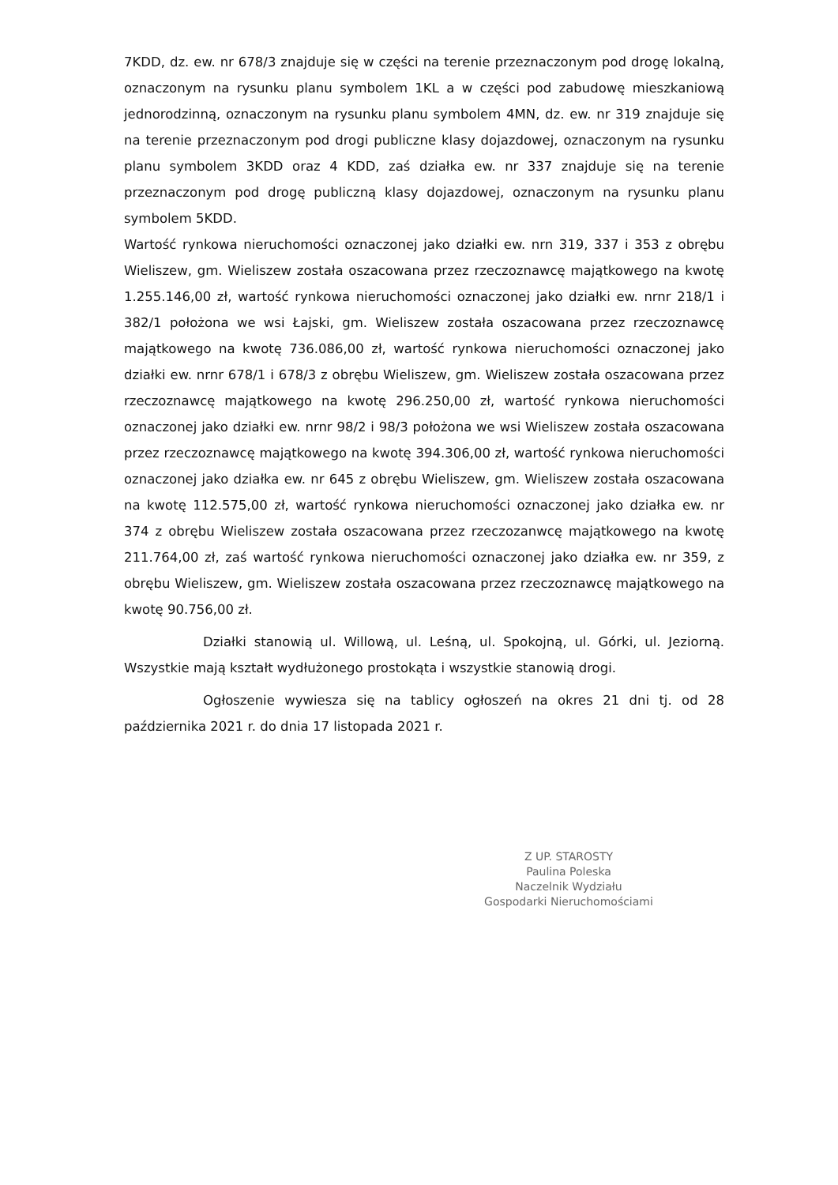7KDD, dz. ew. nr 678/3 znajduje się w części na terenie przeznaczonym pod drogę lokalną, oznaczonym na rysunku planu symbolem 1KL a w części pod zabudowę mieszkaniową jednorodzinną, oznaczonym na rysunku planu symbolem 4MN, dz. ew. nr 319 znajduje się na terenie przeznaczonym pod drogi publiczne klasy dojazdowej, oznaczonym na rysunku planu symbolem 3KDD oraz 4 KDD, zaś działka ew. nr 337 znajduje się na terenie przeznaczonym pod drogę publiczną klasy dojazdowej, oznaczonym na rysunku planu symbolem 5KDD.
Wartość rynkowa nieruchomości oznaczonej jako działki ew. nrn 319, 337 i 353 z obrębu Wieliszew, gm. Wieliszew została oszacowana przez rzeczoznawcę majątkowego na kwotę 1.255.146,00 zł, wartość rynkowa nieruchomości oznaczonej jako działki ew. nrnr 218/1 i 382/1 położona we wsi Łajski, gm. Wieliszew została oszacowana przez rzeczoznawcę majątkowego na kwotę 736.086,00 zł, wartość rynkowa nieruchomości oznaczonej jako działki ew. nrnr 678/1 i 678/3 z obrębu Wieliszew, gm. Wieliszew została oszacowana przez rzeczoznawcę majątkowego na kwotę 296.250,00 zł, wartość rynkowa nieruchomości oznaczonej jako działki ew. nrnr 98/2 i 98/3 położona we wsi Wieliszew została oszacowana przez rzeczoznawcę majątkowego na kwotę 394.306,00 zł, wartość rynkowa nieruchomości oznaczonej jako działka ew. nr 645 z obrębu Wieliszew, gm. Wieliszew została oszacowana na kwotę 112.575,00 zł, wartość rynkowa nieruchomości oznaczonej jako działka ew. nr 374 z obrębu Wieliszew została oszacowana przez rzeczozanwcę majątkowego na kwotę 211.764,00 zł, zaś wartość rynkowa nieruchomości oznaczonej jako działka ew. nr 359, z obrębu Wieliszew, gm. Wieliszew została oszacowana przez rzeczoznawcę majątkowego na kwotę 90.756,00 zł.
Działki stanowią ul. Willową, ul. Leśną, ul. Spokojną, ul. Górki, ul. Jeziorną. Wszystkie mają kształt wydłużonego prostokąta i wszystkie stanowią drogi.
Ogłoszenie wywiesza się na tablicy ogłoszeń na okres 21 dni tj. od 28 października 2021 r. do dnia 17 listopada 2021 r.
Z UP. STAROSTY
Paulina Poleska
Naczelnik Wydziału
Gospodarki Nieruchomościami